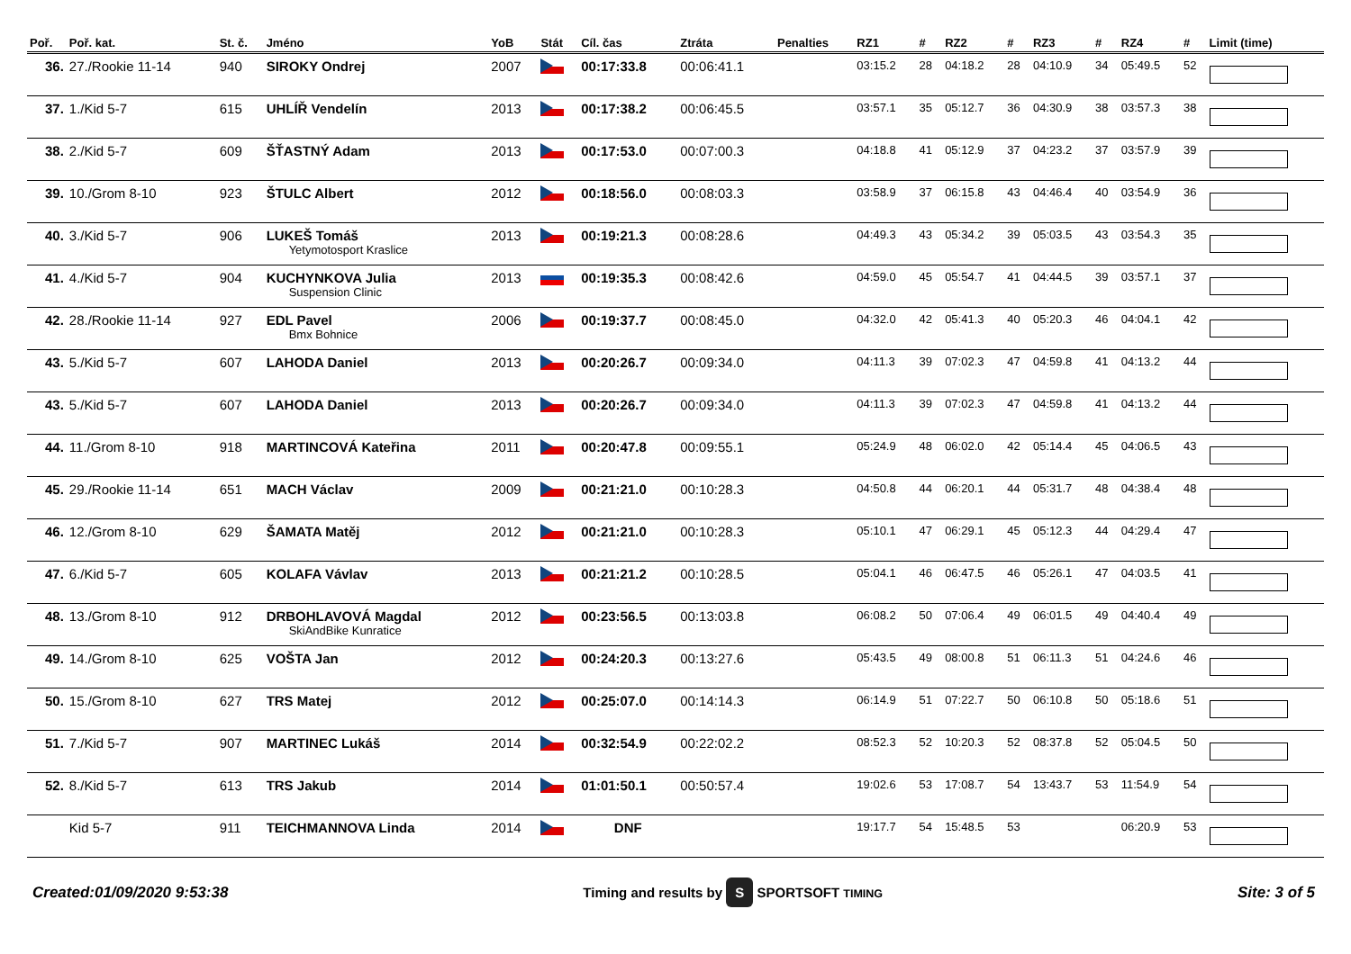| Poř. | Poř. kat. | St. č. | Jméno | YoB | Stát | Cíl. čas | Ztráta | Penalties | RZ1 | # | RZ2 | # | RZ3 | # | RZ4 | # | Limit (time) |
| --- | --- | --- | --- | --- | --- | --- | --- | --- | --- | --- | --- | --- | --- | --- | --- | --- | --- |
| 36. | 27./Rookie 11-14 | 940 | SIROKY Ondrej | 2007 | | 00:17:33.8 | 00:06:41.1 | | 03:15.2 | 28 | 04:18.2 | 28 | 04:10.9 | 34 | 05:49.5 | 52 | |
| 37. | 1./Kid 5-7 | 615 | UHLÍŘ Vendelín | 2013 | | 00:17:38.2 | 00:06:45.5 | | 03:57.1 | 35 | 05:12.7 | 36 | 04:30.9 | 38 | 03:57.3 | 38 | |
| 38. | 2./Kid 5-7 | 609 | ŠŤASTNÝ Adam | 2013 | | 00:17:53.0 | 00:07:00.3 | | 04:18.8 | 41 | 05:12.9 | 37 | 04:23.2 | 37 | 03:57.9 | 39 | |
| 39. | 10./Grom 8-10 | 923 | ŠTULC Albert | 2012 | | 00:18:56.0 | 00:08:03.3 | | 03:58.9 | 37 | 06:15.8 | 43 | 04:46.4 | 40 | 03:54.9 | 36 | |
| 40. | 3./Kid 5-7 | 906 | LUKEŠ Tomáš Yetymotosport Kraslice | 2013 | | 00:19:21.3 | 00:08:28.6 | | 04:49.3 | 43 | 05:34.2 | 39 | 05:03.5 | 43 | 03:54.3 | 35 | |
| 41. | 4./Kid 5-7 | 904 | KUCHYNKOVA Julia Suspension Clinic | 2013 | | 00:19:35.3 | 00:08:42.6 | | 04:59.0 | 45 | 05:54.7 | 41 | 04:44.5 | 39 | 03:57.1 | 37 | |
| 42. | 28./Rookie 11-14 | 927 | EDL Pavel Bmx Bohnice | 2006 | | 00:19:37.7 | 00:08:45.0 | | 04:32.0 | 42 | 05:41.3 | 40 | 05:20.3 | 46 | 04:04.1 | 42 | |
| 43. | 5./Kid 5-7 | 607 | LAHODA Daniel | 2013 | | 00:20:26.7 | 00:09:34.0 | | 04:11.3 | 39 | 07:02.3 | 47 | 04:59.8 | 41 | 04:13.2 | 44 | |
| 43. | 5./Kid 5-7 | 607 | LAHODA Daniel | 2013 | | 00:20:26.7 | 00:09:34.0 | | 04:11.3 | 39 | 07:02.3 | 47 | 04:59.8 | 41 | 04:13.2 | 44 | |
| 44. | 11./Grom 8-10 | 918 | MARTINCOVÁ Kateřina | 2011 | | 00:20:47.8 | 00:09:55.1 | | 05:24.9 | 48 | 06:02.0 | 42 | 05:14.4 | 45 | 04:06.5 | 43 | |
| 45. | 29./Rookie 11-14 | 651 | MACH Václav | 2009 | | 00:21:21.0 | 00:10:28.3 | | 04:50.8 | 44 | 06:20.1 | 44 | 05:31.7 | 48 | 04:38.4 | 48 | |
| 46. | 12./Grom 8-10 | 629 | ŠAMATA Matěj | 2012 | | 00:21:21.0 | 00:10:28.3 | | 05:10.1 | 47 | 06:29.1 | 45 | 05:12.3 | 44 | 04:29.4 | 47 | |
| 47. | 6./Kid 5-7 | 605 | KOLAFA Vávlav | 2013 | | 00:21:21.2 | 00:10:28.5 | | 05:04.1 | 46 | 06:47.5 | 46 | 05:26.1 | 47 | 04:03.5 | 41 | |
| 48. | 13./Grom 8-10 | 912 | DRBOHLAVOVÁ Magdal SkiAndBike Kunratice | 2012 | | 00:23:56.5 | 00:13:03.8 | | 06:08.2 | 50 | 07:06.4 | 49 | 06:01.5 | 49 | 04:40.4 | 49 | |
| 49. | 14./Grom 8-10 | 625 | VOŠTA Jan | 2012 | | 00:24:20.3 | 00:13:27.6 | | 05:43.5 | 49 | 08:00.8 | 51 | 06:11.3 | 51 | 04:24.6 | 46 | |
| 50. | 15./Grom 8-10 | 627 | TRS Matej | 2012 | | 00:25:07.0 | 00:14:14.3 | | 06:14.9 | 51 | 07:22.7 | 50 | 06:10.8 | 50 | 05:18.6 | 51 | |
| 51. | 7./Kid 5-7 | 907 | MARTINEC Lukáš | 2014 | | 00:32:54.9 | 00:22:02.2 | | 08:52.3 | 52 | 10:20.3 | 52 | 08:37.8 | 52 | 05:04.5 | 50 | |
| 52. | 8./Kid 5-7 | 613 | TRS Jakub | 2014 | | 01:01:50.1 | 00:50:57.4 | | 19:02.6 | 53 | 17:08.7 | 54 | 13:43.7 | 53 | 11:54.9 | 54 | |
| | Kid 5-7 | 911 | TEICHMANNOVA Linda | 2014 | | DNF | | | 19:17.7 | 54 | 15:48.5 | 53 | | | 06:20.9 | 53 | |
Created:01/09/2020 9:53:38 Timing and results by S SPORTSOFT TIMING Site: 3 of 5